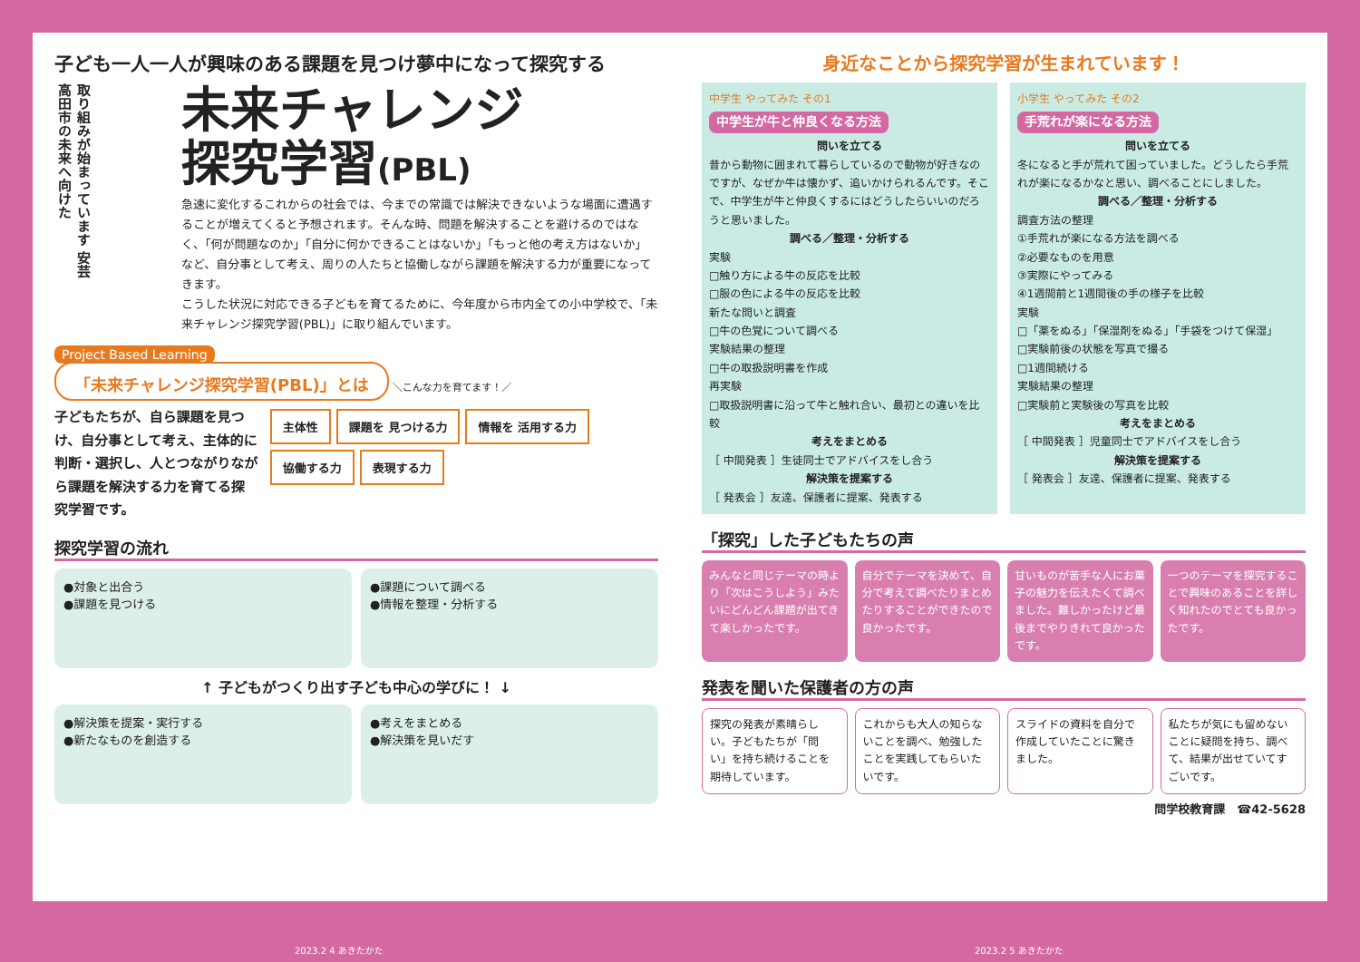子ども一人一人が興味のある課題を見つけ夢中になって探究する
取り組みが始まっています 安芸高田市の未来へ向けた
未来チャレンジ
探究学習(PBL)
急速に変化するこれからの社会では、今までの常識では解決できないような場面に遭遇することが増えてくると予想されます。そんな時、問題を解決することを避けるのではなく、「何が問題なのか」「自分に何かできることはないか」「もっと他の考え方はないか」など、自分事として考え、周りの人たちと協働しながら課題を解決する力が重要になってきます。
こうした状況に対応できる子どもを育てるために、今年度から市内全ての小中学校で、「未来チャレンジ探究学習(PBL)」に取り組んでいます。
Project Based Learning
「未来チャレンジ探究学習(PBL)」とは ＼こんな力を育てます！／
子どもたちが、自ら課題を見つけ、自分事として考え、主体的に判断・選択し、人とつながりながら課題を解決する力を育てる探究学習です。
主体性 課題を 見つける力 情報を 活用する力 協働する力 表現する力
探究学習の流れ
●対象と出合う
●課題を見つける
●課題について調べる
●情報を整理・分析する
↑ 子どもがつくり出す子ども中心の学びに！ ↓
●解決策を提案・実行する
●新たなものを創造する
●考えをまとめる
●解決策を見いだす
身近なことから探究学習が生まれています！
中学生 やってみた その1
中学生が牛と仲良くなる方法
問いを立てる
昔から動物に囲まれて暮らしているので動物が好きなのですが、なぜか牛は懐かず、追いかけられるんです。そこで、中学生が牛と仲良くするにはどうしたらいいのだろうと思いました。
調べる／整理・分析する
実験
□触り方による牛の反応を比較
□服の色による牛の反応を比較
新たな問いと調査
□牛の色覚について調べる
実験結果の整理
□牛の取扱説明書を作成
再実験
□取扱説明書に沿って牛と触れ合い、最初との違いを比較
考えをまとめる
［ 中間発表 ］生徒同士でアドバイスをし合う
解決策を提案する
［ 発表会 ］友達、保護者に提案、発表する
小学生 やってみた その2
手荒れが楽になる方法
問いを立てる
冬になると手が荒れて困っていました。どうしたら手荒れが楽になるかなと思い、調べることにしました。
調べる／整理・分析する
調査方法の整理
①手荒れが楽になる方法を調べる
②必要なものを用意
③実際にやってみる
④1週間前と1週間後の手の様子を比較
実験
□「薬をぬる」「保湿剤をぬる」「手袋をつけて保湿」
□実験前後の状態を写真で撮る
□1週間続ける
実験結果の整理
□実験前と実験後の写真を比較
考えをまとめる
［ 中間発表 ］児童同士でアドバイスをし合う
解決策を提案する
［ 発表会 ］友達、保護者に提案、発表する
「探究」した子どもたちの声
みんなと同じテーマの時より「次はこうしよう」みたいにどんどん課題が出てきて楽しかったです。
自分でテーマを決めて、自分で考えて調べたりまとめたりすることができたので良かったです。
甘いものが苦手な人にお菓子の魅力を伝えたくて調べました。難しかったけど最後までやりきれて良かったです。
一つのテーマを探究することで興味のあることを詳しく知れたのでとても良かったです。
発表を聞いた保護者の方の声
探究の発表が素晴らしい。子どもたちが「問い」を持ち続けることを期待しています。
これからも大人の知らないことを調べ、勉強したことを実践してもらいたいです。
スライドの資料を自分で作成していたことに驚きました。
私たちが気にも留めないことに疑問を持ち、調べて、結果が出せていてすごいです。
問学校教育課　☎42-5628
2023.2 4 あきたかた 2023.2 5 あきたかた